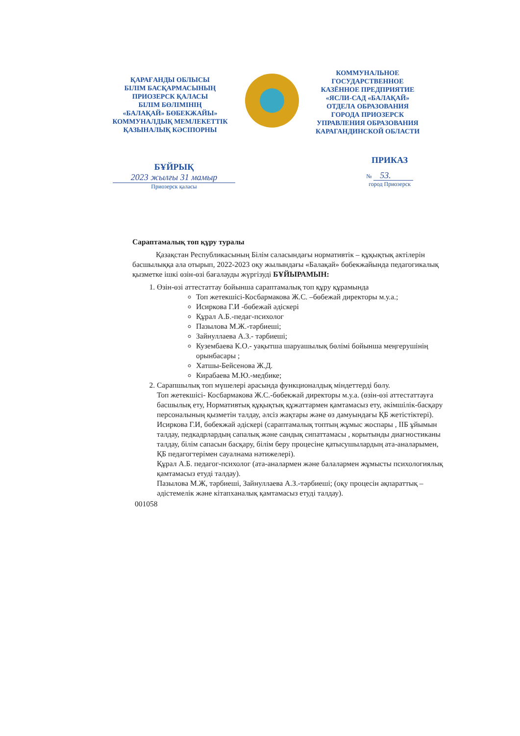ҚАРАҒАНДЫ ОБЛЫСЫ
БІЛІМ БАСҚАРМАСЫНЫҢ
ПРИОЗЕРСК ҚАЛАСЫ
БІЛІМ БӨЛІМІНІҢ
«БАЛАҚАЙ» БӨБЕКЖАЙЫ»
КОММУНАЛДЫҚ МЕМЛЕКЕТТІК
ҚАЗЫНАЛЫҚ КӘСІПОРНЫ
КОММУНАЛЬНОЕ
ГОСУДАРСТВЕННОЕ
КАЗЁННОЕ ПРЕДПРИЯТИЕ
«ЯСЛИ-САД «БАЛАҚАЙ»
ОТДЕЛА ОБРАЗОВАНИЯ
ГОРОДА ПРИОЗЕРСК
УПРАВЛЕНИЯ ОБРАЗОВАНИЯ
КАРАГАНДИНСКОЙ ОБЛАСТИ
БҰЙРЫҚ
2023 жылғы 31 мамыр
Приозерск қаласы
ПРИКАЗ
№ 53.
город Приозерск
Сараптамалық топ құру туралы
Қазақстан Республикасының Білім саласындағы нормативтік – құқықтық актілерін басшылыққа ала отырып, 2022-2023 оқу жылындағы «Балақай» бөбекжайында педагогикалық қызметке ішкі өзін-өзі бағалауды жүргізуді БҰЙЫРАМЫН:
1. Өзін-өзі аттестаттау бойынша сараптамалық топ құру құрамында
Топ жетекшісі-Косбармакова Ж.С. –бөбежай директоры м.у.а.;
Исиркова Г.И -бөбежай әдіскері
Құрал А.Б.-педаг-психолог
Пазылова М.Ж.-тәрбиеші;
Зайнуллаева А.З.- тәрбиеші;
Куземб­аева К.О.- уақытша шаруашылық бөлімі бойынша меңгерушінің орынбасары ;
Хатшы-Бейсенова Ж.Д.
Кирабаева М.Ю.-медбике;
2. Сарапшылық топ мүшелері арасында функционалдық міндеттерді бөлу.
Топ жетекшісі- Косбармакова Ж.С.-бөбекжай директоры м.у.а. (өзін-өзі аттестаттауға басшылық ету, Нормативтық құқықтық құжаттармен қамтамасыз ету, әкімшілік-басқару персоналының қызметін талдау, әлсіз жақтары және өз дамуындағы ҚБ жетістіктері).
Исиркова Г.И, бөбекжай әдіскері (сараптамалық топтың жұмыс жоспары , ІІБ ұйымын талдау, педкадрлардың сапалық және сандық сипаттамасы , корытынды диагностиканы талдау, білім сапасын басқару, білім беру процесіне қатысушылардың ата-аналарымен, ҚБ педагогтерімен сауалнама нәтижелері).
Құрал А.Б. педагог-психолог (ата-аналармен және балалармен жұмысты психологиялық қамтамасыз етуді талдау).
Пазылова М.Ж, тәрбиеші, Зайнуллаева А.З.-тәрбиеші; (оқу процесін ақпараттық – әдістемелік және кітапханалық қамтамасыз етуді талдау).
001058